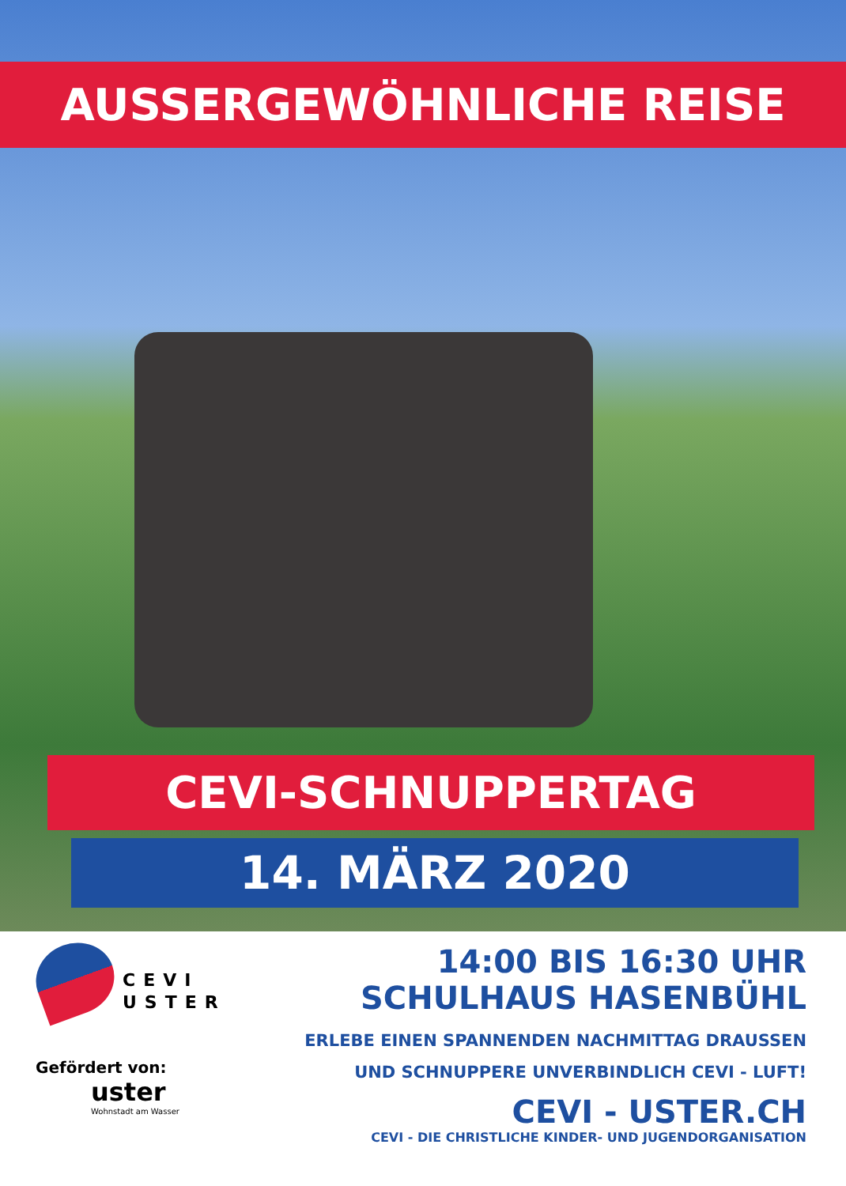AUSSERGEWÖHNLICHE REISE
CEVI-SCHNUPPERTAG
14. MÄRZ 2020
CEVI
USTER
Gefördert von:
uster
Wohnstadt am Wasser
14:00 BIS 16:30 UHR
SCHULHAUS HASENBÜHL
ERLEBE EINEN SPANNENDEN NACHMITTAG DRAUSSEN
UND SCHNUPPERE UNVERBINDLICH CEVI - LUFT!
CEVI - USTER.CH
CEVI - DIE CHRISTLICHE KINDER- UND JUGENDORGANISATION